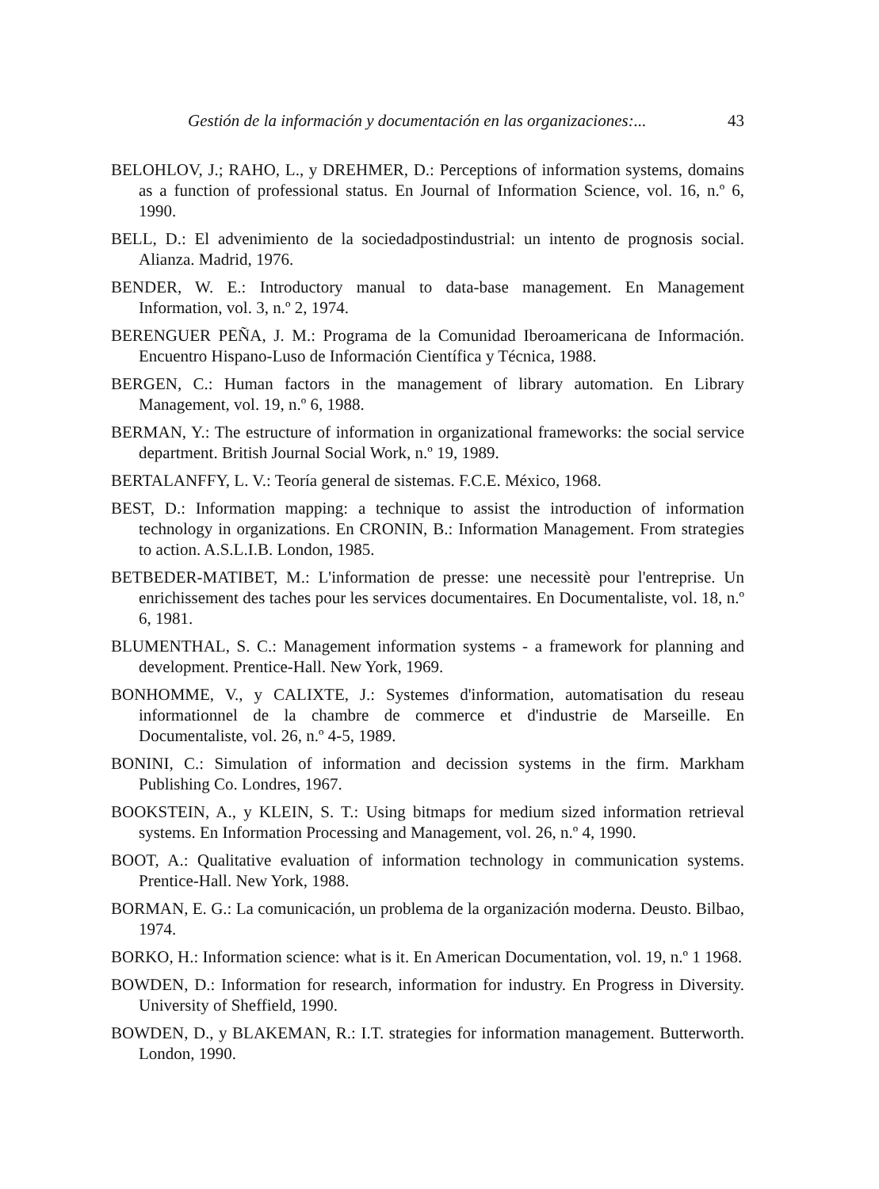Gestión de la información y documentación en las organizaciones:... 43
BELOHLOV, J.; RAHO, L., y DREHMER, D.: Perceptions of information systems, domains as a function of professional status. En Journal of Information Science, vol. 16, n.º 6, 1990.
BELL, D.: El advenimiento de la sociedadpostindustrial: un intento de prognosis social. Alianza. Madrid, 1976.
BENDER, W. E.: Introductory manual to data-base management. En Management Information, vol. 3, n.º 2, 1974.
BERENGUER PEÑA, J. M.: Programa de la Comunidad Iberoamericana de Información. Encuentro Hispano-Luso de Información Científica y Técnica, 1988.
BERGEN, C.: Human factors in the management of library automation. En Library Management, vol. 19, n.º 6, 1988.
BERMAN, Y.: The estructure of information in organizational frameworks: the social service department. British Journal Social Work, n.º 19, 1989.
BERTALANFFY, L. V.: Teoría general de sistemas. F.C.E. México, 1968.
BEST, D.: Information mapping: a technique to assist the introduction of information technology in organizations. En CRONIN, B.: Information Management. From strategies to action. A.S.L.I.B. London, 1985.
BETBEDER-MATIBET, M.: L'information de presse: une necessitè pour l'entreprise. Un enrichissement des taches pour les services documentaires. En Documentaliste, vol. 18, n.º 6, 1981.
BLUMENTHAL, S. C.: Management information systems - a framework for planning and development. Prentice-Hall. New York, 1969.
BONHOMME, V., y CALIXTE, J.: Systemes d'information, automatisation du reseau informationnel de la chambre de commerce et d'industrie de Marseille. En Documentaliste, vol. 26, n.º 4-5, 1989.
BONINI, C.: Simulation of information and decission systems in the firm. Markham Publishing Co. Londres, 1967.
BOOKSTEIN, A., y KLEIN, S. T.: Using bitmaps for medium sized information retrieval systems. En Information Processing and Management, vol. 26, n.º 4, 1990.
BOOT, A.: Qualitative evaluation of information technology in communication systems. Prentice-Hall. New York, 1988.
BORMAN, E. G.: La comunicación, un problema de la organización moderna. Deusto. Bilbao, 1974.
BORKO, H.: Information science: what is it. En American Documentation, vol. 19, n.º 1 1968.
BOWDEN, D.: Information for research, information for industry. En Progress in Diversity. University of Sheffield, 1990.
BOWDEN, D., y BLAKEMAN, R.: I.T. strategies for information management. Butterworth. London, 1990.